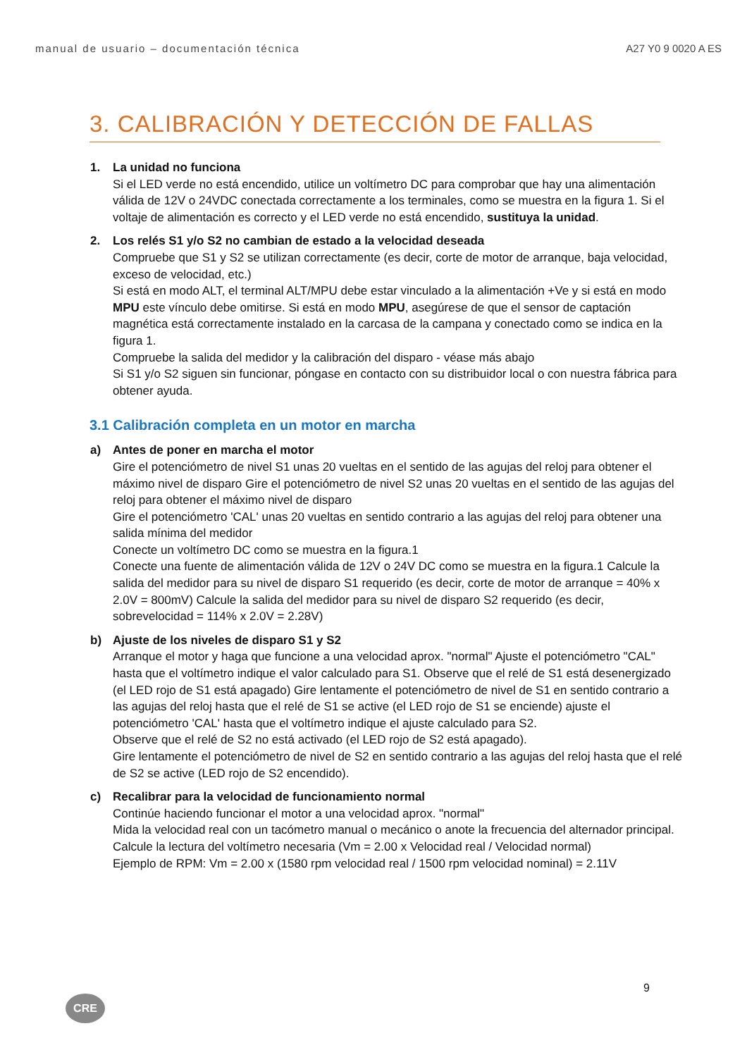manual de usuario – documentación técnica A27 Y0 9 0020 A ES
3. CALIBRACIÓN Y DETECCIÓN DE FALLAS
1. La unidad no funciona
Si el LED verde no está encendido, utilice un voltímetro DC para comprobar que hay una alimentación válida de 12V o 24VDC conectada correctamente a los terminales, como se muestra en la figura 1. Si el voltaje de alimentación es correcto y el LED verde no está encendido, sustituya la unidad.
2. Los relés S1 y/o S2 no cambian de estado a la velocidad deseada
Compruebe que S1 y S2 se utilizan correctamente (es decir, corte de motor de arranque, baja velocidad, exceso de velocidad, etc.)
Si está en modo ALT, el terminal ALT/MPU debe estar vinculado a la alimentación +Ve y si está en modo MPU este vínculo debe omitirse. Si está en modo MPU, asegúrese de que el sensor de captación magnética está correctamente instalado en la carcasa de la campana y conectado como se indica en la figura 1.
Compruebe la salida del medidor y la calibración del disparo - véase más abajo
Si S1 y/o S2 siguen sin funcionar, póngase en contacto con su distribuidor local o con nuestra fábrica para obtener ayuda.
3.1 Calibración completa en un motor en marcha
a) Antes de poner en marcha el motor
Gire el potenciómetro de nivel S1 unas 20 vueltas en el sentido de las agujas del reloj para obtener el máximo nivel de disparo Gire el potenciómetro de nivel S2 unas 20 vueltas en el sentido de las agujas del reloj para obtener el máximo nivel de disparo
Gire el potenciómetro 'CAL' unas 20 vueltas en sentido contrario a las agujas del reloj para obtener una salida mínima del medidor
Conecte un voltímetro DC como se muestra en la figura.1
Conecte una fuente de alimentación válida de 12V o 24V DC como se muestra en la figura.1 Calcule la salida del medidor para su nivel de disparo S1 requerido (es decir, corte de motor de arranque = 40% x 2.0V = 800mV) Calcule la salida del medidor para su nivel de disparo S2 requerido (es decir, sobrevelocidad = 114% x 2.0V = 2.28V)
b) Ajuste de los niveles de disparo S1 y S2
Arranque el motor y haga que funcione a una velocidad aprox. "normal" Ajuste el potenciómetro "CAL" hasta que el voltímetro indique el valor calculado para S1. Observe que el relé de S1 está desenergizado (el LED rojo de S1 está apagado) Gire lentamente el potenciómetro de nivel de S1 en sentido contrario a las agujas del reloj hasta que el relé de S1 se active (el LED rojo de S1 se enciende) ajuste el potenciómetro 'CAL' hasta que el voltímetro indique el ajuste calculado para S2.
Observe que el relé de S2 no está activado (el LED rojo de S2 está apagado).
Gire lentamente el potenciómetro de nivel de S2 en sentido contrario a las agujas del reloj hasta que el relé de S2 se active (LED rojo de S2 encendido).
c) Recalibrar para la velocidad de funcionamiento normal
Continúe haciendo funcionar el motor a una velocidad aprox. "normal"
Mida la velocidad real con un tacómetro manual o mecánico o anote la frecuencia del alternador principal. Calcule la lectura del voltímetro necesaria (Vm = 2.00 x Velocidad real / Velocidad normal)
Ejemplo de RPM: Vm = 2.00 x (1580 rpm velocidad real / 1500 rpm velocidad nominal) = 2.11V
9
CRE